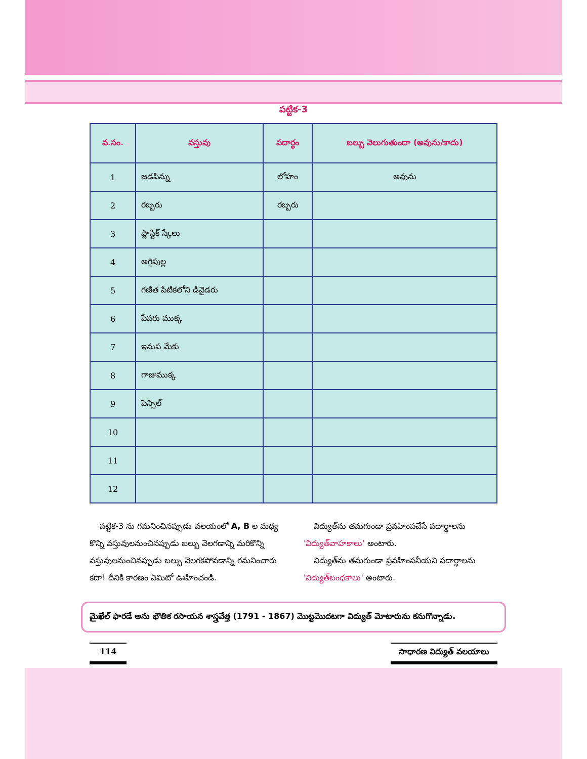పట్టిక-3
| వ.సం. | వస్తువు | పదార్థం | బల్బు వెలుగుతుందా (అవును/కాదు) |
| --- | --- | --- | --- |
| 1 | జడపిన్ను | లోహం | అవును |
| 2 | రబ్బరు | రబ్బరు | |
| 3 | ప్లాస్టిక్ స్కేలు | | |
| 4 | అగ్గిపుల్ల | | |
| 5 | గణిత పేటికలోని డివైడరు | | |
| 6 | పేపరు ముక్క | | |
| 7 | ఇనుప మేకు | | |
| 8 | గాజుముక్క | | |
| 9 | పెన్సిల్ | | |
| 10 | | | |
| 11 | | | |
| 12 | | | |
పట్టిక-3 ను గమనించినప్పుడు వలయంలో A, B ల మధ్య కొన్ని వస్తువులనుంచినప్పుడు బల్బు వెలగడాన్ని మరికొన్ని వస్తువులనుంచినప్పుడు బల్బు వెలగకపోవడాన్ని గమనించారు కదా! దీనికి కారణం ఏమిటో ఊహించండి.
విద్యుత్‌ను తమగుండా ప్రవహింపచేసే పదార్థాలను 'విద్యుత్‌వాహకాలు' అంటారు.
విద్యుత్‌ను తమగుండా ప్రవహింపనీయని పదార్థాలను 'విద్యుత్‌బంధకాలు' అంటారు.
మైఖేల్ ఫారడే అను భౌతిక రసాయన శాస్త్రవేత్త (1791 - 1867) మొట్టమొదటగా విద్యుత్ మోటారును కనుగొన్నాడు.
114 సాధారణ విద్యుత్ వలయాలు